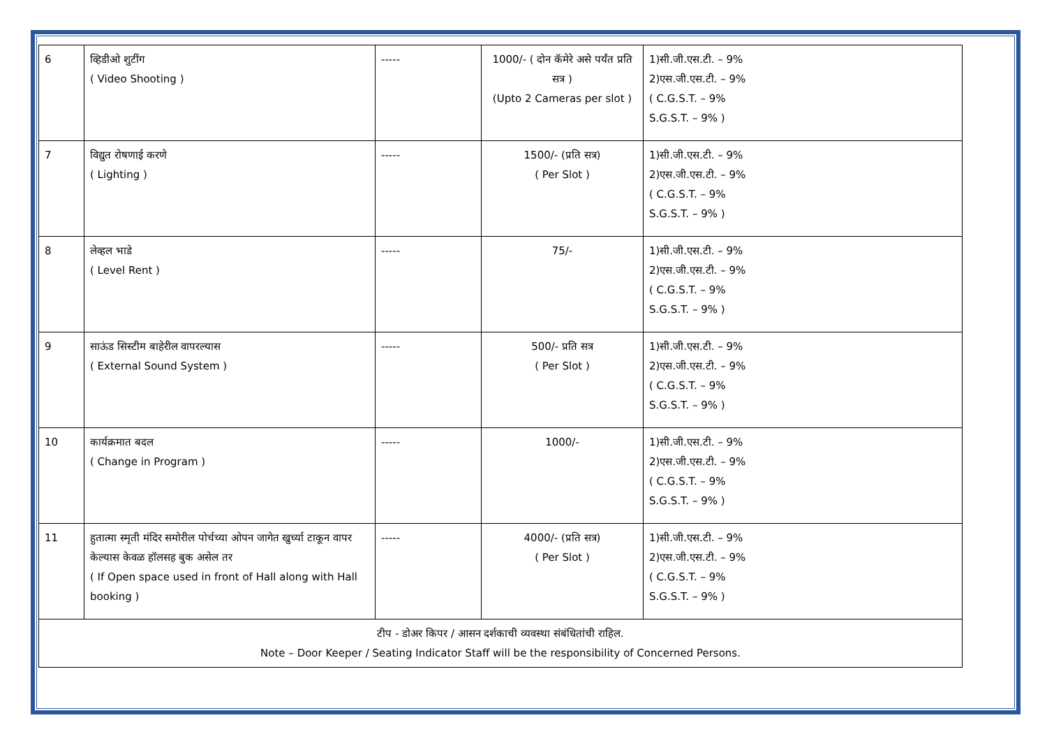| 6 | व्हिडीओ शुटींग ( Video Shooting ) | ----- | 1000/- ( दोन कॅमेरे असे पर्यंत प्रति सत्र ) (Upto 2 Cameras per slot ) | 1)सी.जी.एस.टी. – 9% 2)एस.जी.एस.टी. – 9% ( C.G.S.T. – 9% S.G.S.T. – 9% ) |
| 7 | विद्युत रोषणाई करणे ( Lighting ) | ----- | 1500/- (प्रति सत्र) ( Per Slot ) | 1)सी.जी.एस.टी. – 9% 2)एस.जी.एस.टी. – 9% ( C.G.S.T. – 9% S.G.S.T. – 9% ) |
| 8 | लेव्हल भाडे ( Level Rent ) | ----- | 75/- | 1)सी.जी.एस.टी. – 9% 2)एस.जी.एस.टी. – 9% ( C.G.S.T. – 9% S.G.S.T. – 9% ) |
| 9 | साऊंड सिस्टीम बाहेरील वापरल्यास ( External Sound System ) | ----- | 500/- प्रति सत्र ( Per Slot ) | 1)सी.जी.एस.टी. – 9% 2)एस.जी.एस.टी. – 9% ( C.G.S.T. – 9% S.G.S.T. – 9% ) |
| 10 | कार्यक्रमात बदल ( Change in Program ) | ----- | 1000/- | 1)सी.जी.एस.टी. – 9% 2)एस.जी.एस.टी. – 9% ( C.G.S.T. – 9% S.G.S.T. – 9% ) |
| 11 | हुतात्मा स्मृती मंदिर समोरील पोर्चच्या ओपन जागेत खुर्च्या टाकून वापर केल्यास केवळ हॉलसह बुक असेल तर ( If Open space used in front of Hall along with Hall booking ) | ----- | 4000/- (प्रति सत्र) ( Per Slot ) | 1)सी.जी.एस.टी. – 9% 2)एस.जी.एस.टी. – 9% ( C.G.S.T. – 9% S.G.S.T. – 9% ) |
| टीप - डोअर किपर / आसन दर्शकाची व्यवस्था संबंधितांची राहिल. Note – Door Keeper / Seating Indicator Staff will be the responsibility of Concerned Persons. | | | | |